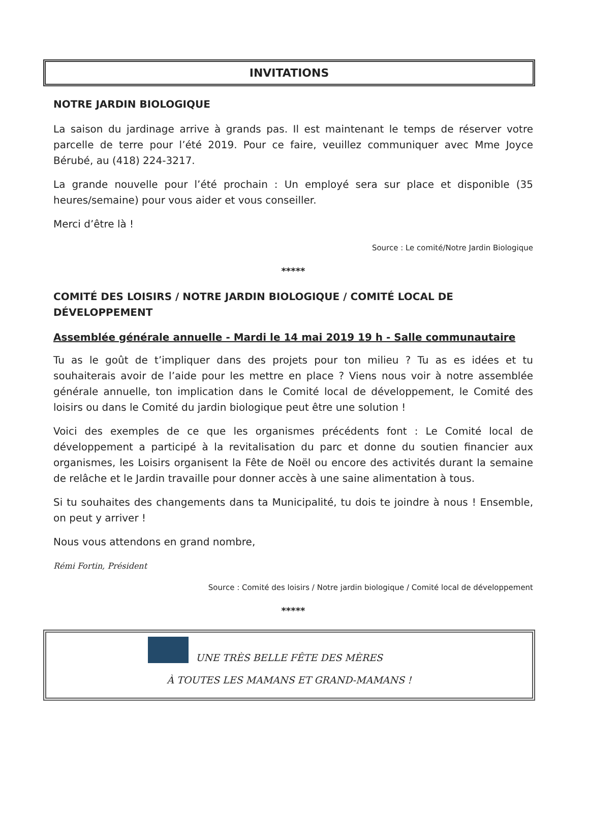INVITATIONS
NOTRE JARDIN BIOLOGIQUE
La saison du jardinage arrive à grands pas. Il est maintenant le temps de réserver votre parcelle de terre pour l’été 2019. Pour ce faire, veuillez communiquer avec Mme Joyce Bérubé, au (418) 224-3217.
La grande nouvelle pour l’été prochain : Un employé sera sur place et disponible (35 heures/semaine) pour vous aider et vous conseiller.
Merci d’être là !
Source : Le comité/Notre Jardin Biologique
*****
COMITÉ DES LOISIRS / NOTRE JARDIN BIOLOGIQUE / COMITÉ LOCAL DE DÉVELOPPEMENT
Assemblée générale annuelle - Mardi le 14 mai 2019 19 h - Salle communautaire
Tu as le goût de t’impliquer dans des projets pour ton milieu ? Tu as es idées et tu souhaiterais avoir de l’aide pour les mettre en place ? Viens nous voir à notre assemblée générale annuelle, ton implication dans le Comité local de développement, le Comité des loisirs ou dans le Comité du jardin biologique peut être une solution !
Voici des exemples de ce que les organismes précédents font : Le Comité local de développement a participé à la revitalisation du parc et donne du soutien financier aux organismes, les Loisirs organisent la Fête de Noël ou encore des activités durant la semaine de relâche et le Jardin travaille pour donner accès à une saine alimentation à tous.
Si tu souhaites des changements dans ta Municipalité, tu dois te joindre à nous ! Ensemble, on peut y arriver !
Nous vous attendons en grand nombre,
Rémi Fortin, Président
Source : Comité des loisirs / Notre jardin biologique / Comité local de développement
*****
UNE TRÈS BELLE FÊTE DES MÈRES
À TOUTES LES MAMANS ET GRAND-MAMANS !